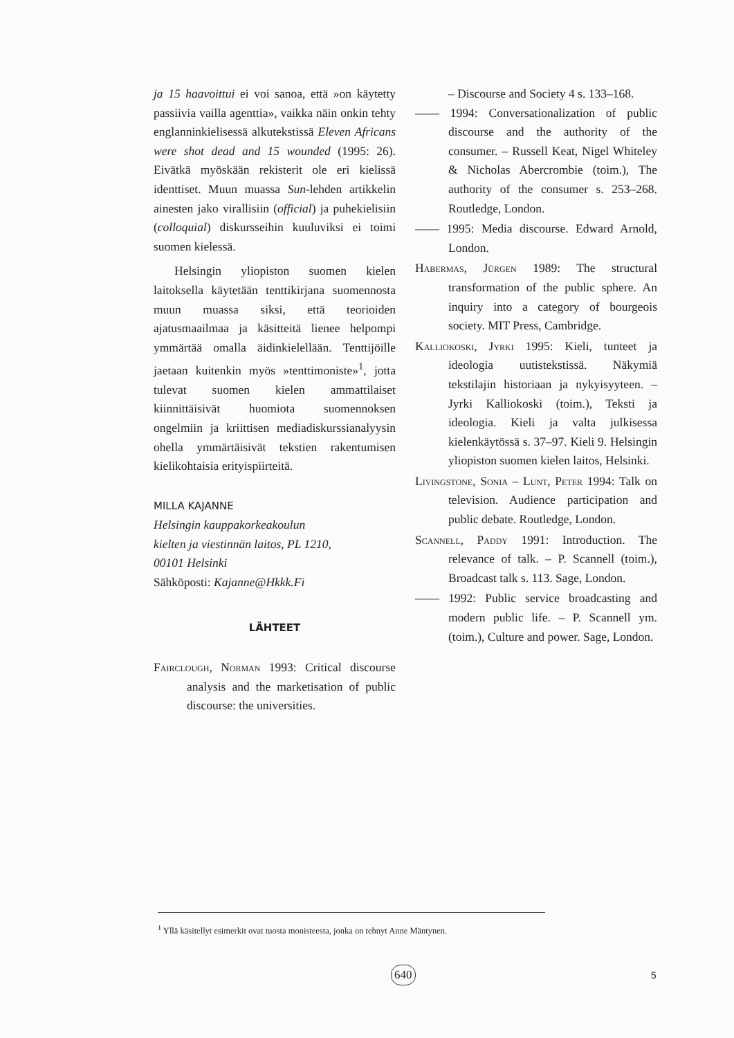ja 15 haavoittui ei voi sanoa, että »on käytetty passiivia vailla agenttia», vaikka näin onkin tehty englanninkielisessä alkutekstissä Eleven Africans were shot dead and 15 wounded (1995: 26). Eivätkä myöskään rekisterit ole eri kielissä identtiset. Muun muassa Sun-lehden artikkelin ainesten jako virallisiin (official) ja puhekielisiin (colloquial) diskursseihin kuuluviksi ei toimi suomen kielessä.
Helsingin yliopiston suomen kielen laitoksella käytetään tenttikirjana suomennosta muun muassa siksi, että teorioiden ajatusmaailmaa ja käsitteitä lienee helpompi ymmärtää omalla äidinkielellään. Tenttijöille jaetaan kuitenkin myös »tenttimoniste»<sup>1</sup>, jotta tulevat suomen kielen ammattilaiset kiinnittäisivät huomiota suomennoksen ongelmiin ja kriittisen mediadiskurssianalyysin ohella ymmärtäisivät tekstien rakentumisen kielikohtaisia erityispiirteitä.
MILLA KAJANNE
Helsingin kauppakorkeakoulun
kielten ja viestinnän laitos, PL 1210,
00101 Helsinki
Sähköposti: Kajanne@Hkkk.Fi
LÄHTEET
Fairclough, Norman 1993: Critical discourse analysis and the marketisation of public discourse: the universities.
– Discourse and Society 4 s. 133–168.
—— 1994: Conversationalization of public discourse and the authority of the consumer. – Russell Keat, Nigel Whiteley & Nicholas Abercrombie (toim.), The authority of the consumer s. 253–268. Routledge, London.
—— 1995: Media discourse. Edward Arnold, London.
Habermas, Jürgen 1989: The structural transformation of the public sphere. An inquiry into a category of bourgeois society. MIT Press, Cambridge.
Kalliokoski, Jyrki 1995: Kieli, tunteet ja ideologia uutistekstissä. Näkymiä tekstilajin historiaan ja nykyisyyteen. – Jyrki Kalliokoski (toim.), Teksti ja ideologia. Kieli ja valta julkisessa kielenkäytössä s. 37–97. Kieli 9. Helsingin yliopiston suomen kielen laitos, Helsinki.
Livingstone, Sonia – Lunt, Peter 1994: Talk on television. Audience participation and public debate. Routledge, London.
Scannell, Paddy 1991: Introduction. The relevance of talk. – P. Scannell (toim.), Broadcast talk s. 113. Sage, London.
—— 1992: Public service broadcasting and modern public life. – P. Scannell ym. (toim.), Culture and power. Sage, London.
<sup>1</sup> Yllä käsitellyt esimerkit ovat tuosta monisteesta, jonka on tehnyt Anne Mäntynen.
640 5